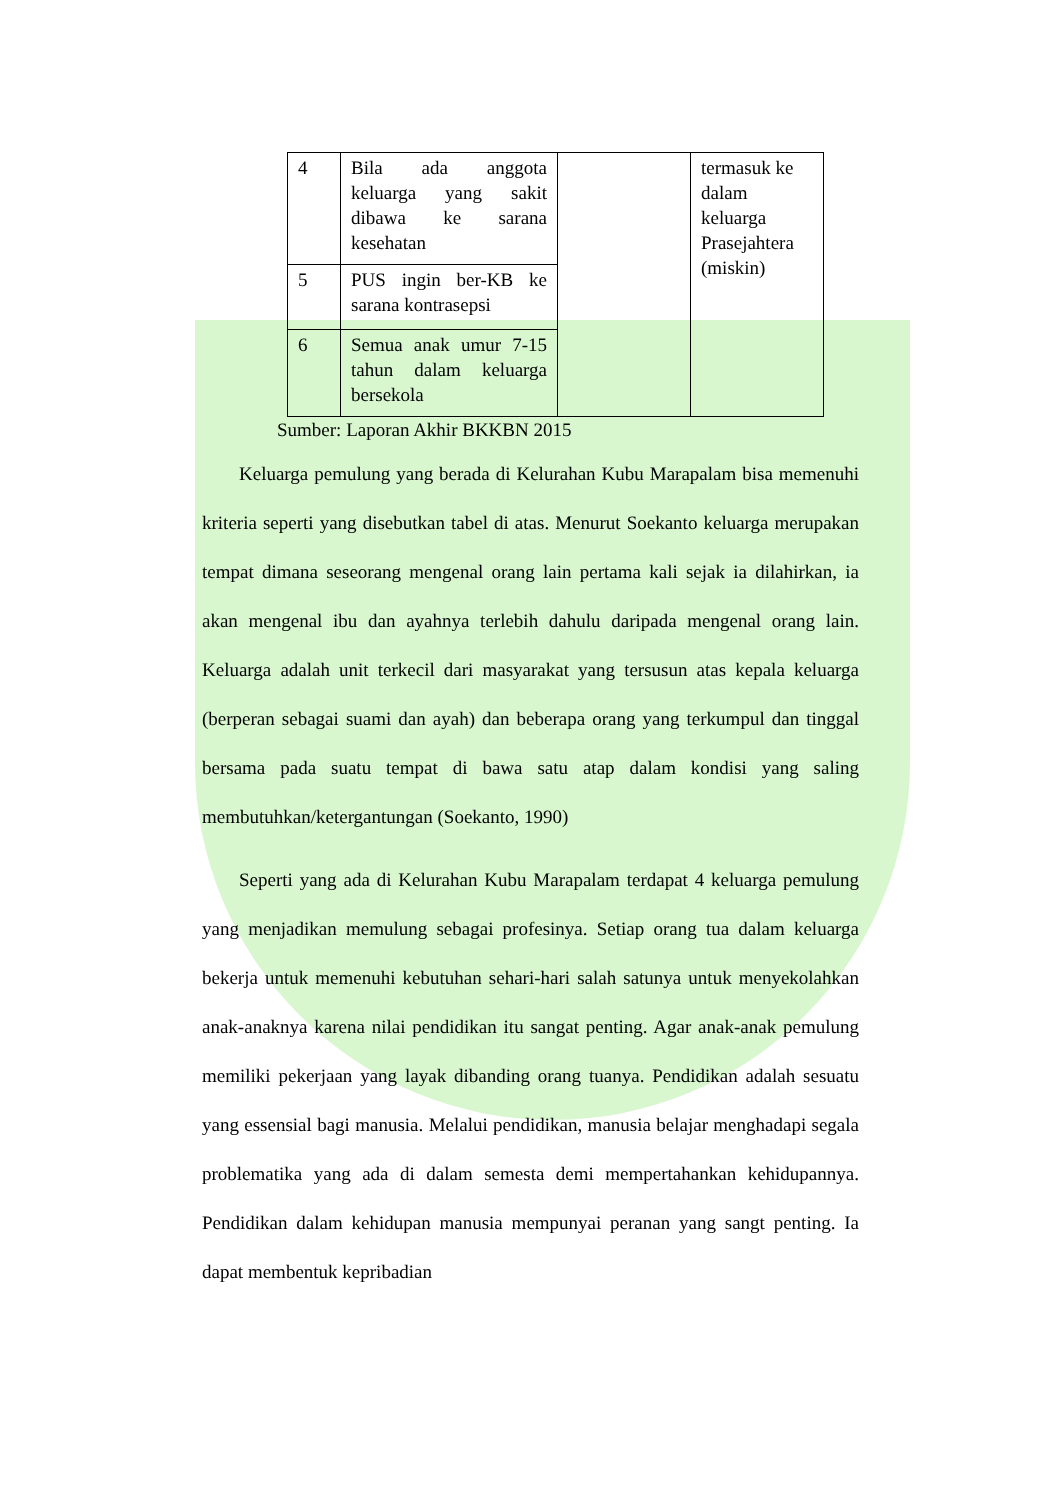| 4 | Bila ada anggota keluarga yang sakit dibawa ke sarana kesehatan | | termasuk ke dalam keluarga Prasejahtera (miskin) |
| 5 | PUS ingin ber-KB ke sarana kontrasepsi | | |
| 6 | Semua anak umur 7-15 tahun dalam keluarga bersekola | | |
Sumber: Laporan Akhir BKKBN 2015
Keluarga pemulung yang berada di Kelurahan Kubu Marapalam bisa memenuhi kriteria seperti yang disebutkan tabel di atas. Menurut Soekanto keluarga merupakan tempat dimana seseorang mengenal orang lain pertama kali sejak ia dilahirkan, ia akan mengenal ibu dan ayahnya terlebih dahulu daripada mengenal orang lain. Keluarga adalah unit terkecil dari masyarakat yang tersusun atas kepala keluarga (berperan sebagai suami dan ayah) dan beberapa orang yang terkumpul dan tinggal bersama pada suatu tempat di bawa satu atap dalam kondisi yang saling membutuhkan/ketergantungan (Soekanto, 1990)
Seperti yang ada di Kelurahan Kubu Marapalam terdapat 4 keluarga pemulung yang menjadikan memulung sebagai profesinya. Setiap orang tua dalam keluarga bekerja untuk memenuhi kebutuhan sehari-hari salah satunya untuk menyekolahkan anak-anaknya karena nilai pendidikan itu sangat penting. Agar anak-anak pemulung memiliki pekerjaan yang layak dibanding orang tuanya. Pendidikan adalah sesuatu yang essensial bagi manusia. Melalui pendidikan, manusia belajar menghadapi segala problematika yang ada di dalam semesta demi mempertahankan kehidupannya. Pendidikan dalam kehidupan manusia mempunyai peranan yang sangt penting. Ia dapat membentuk kepribadian